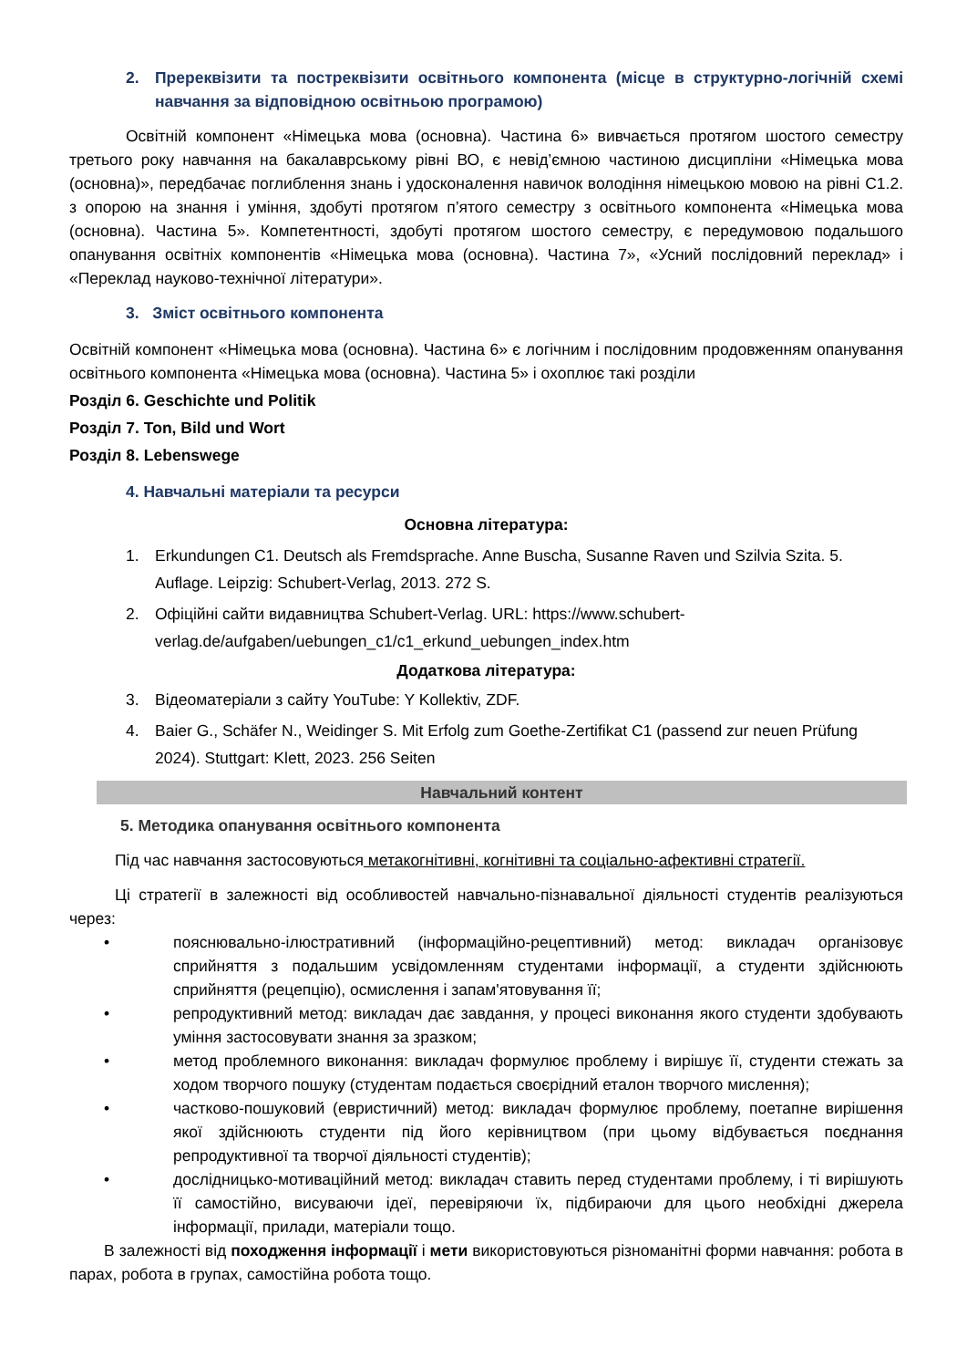2. Пререквізити та постреквізити освітнього компонента (місце в структурно-логічній схемі навчання за відповідною освітньою програмою)
Освітній компонент «Німецька мова (основна). Частина 6» вивчається протягом шостого семестру третього року навчання на бакалаврському рівні ВО, є невід’ємною частиною дисципліни «Німецька мова (основна)», передбачає поглиблення знань і удосконалення навичок володіння німецькою мовою на рівні С1.2. з опорою на знання і уміння, здобуті протягом п’ятого семестру з освітнього компонента «Німецька мова (основна). Частина 5». Компетентності, здобуті протягом шостого семестру, є передумовою подальшого опанування освітніх компонентів «Німецька мова (основна). Частина 7», «Усний послідовний переклад» і «Переклад науково-технічної літератури».
3. Зміст освітнього компонента
Освітній компонент «Німецька мова (основна). Частина 6» є логічним і послідовним продовженням опанування освітнього компонента «Німецька мова (основна). Частина 5» і охоплює такі розділи
Розділ 6. Geschichte und Politik
Розділ 7. Ton, Bild und Wort
Розділ 8. Lebenswege
4. Навчальні матеріали та ресурси
Основна література:
1. Erkundungen C1. Deutsch als Fremdsprache. Anne Buscha, Susanne Raven und Szilvia Szita. 5. Auflage. Leipzig: Schubert-Verlag, 2013. 272 S.
2. Офіційні сайти видавництва Schubert-Verlag. URL: https://www.schubert-verlag.de/aufgaben/uebungen_c1/c1_erkund_uebungen_index.htm
Додаткова література:
3. Відеоматеріали з сайту YouTube: Y Kollektiv, ZDF.
4. Baier G., Schäfer N., Weidinger S. Mit Erfolg zum Goethe-Zertifikat C1 (passend zur neuen Prüfung 2024). Stuttgart: Klett, 2023. 256 Seiten
Навчальний контент
5. Методика опанування освітнього компонента
Під час навчання застосовуються метакогнітивні, когнітивні та соціально-афективні стратегії.
Ці стратегії в залежності від особливостей навчально-пізнавальної діяльності студентів реалізуються через:
• пояснювально-ілюстративний (інформаційно-рецептивний) метод: викладач організовує сприйняття з подальшим усвідомленням студентами інформації, а студенти здійснюють сприйняття (рецепцію), осмислення і запам'ятовування її;
• репродуктивний метод: викладач дає завдання, у процесі виконання якого студенти здобувають уміння застосовувати знання за зразком;
• метод проблемного виконання: викладач формулює проблему і вирішує її, студенти стежать за ходом творчого пошуку (студентам подається своєрідний еталон творчого мислення);
• частково-пошуковий (евристичний) метод: викладач формулює проблему, поетапне вирішення якої здійснюють студенти під його керівництвом (при цьому відбувається поєднання репродуктивної та творчої діяльності студентів);
• дослідницько-мотиваційний метод: викладач ставить перед студентами проблему, і ті вирішують її самостійно, висуваючи ідеї, перевіряючи їх, підбираючи для цього необхідні джерела інформації, прилади, матеріали тощо.
В залежності від походження інформації і мети використовуються різноманітні форми навчання: робота в парах, робота в групах, самостійна робота тощо.